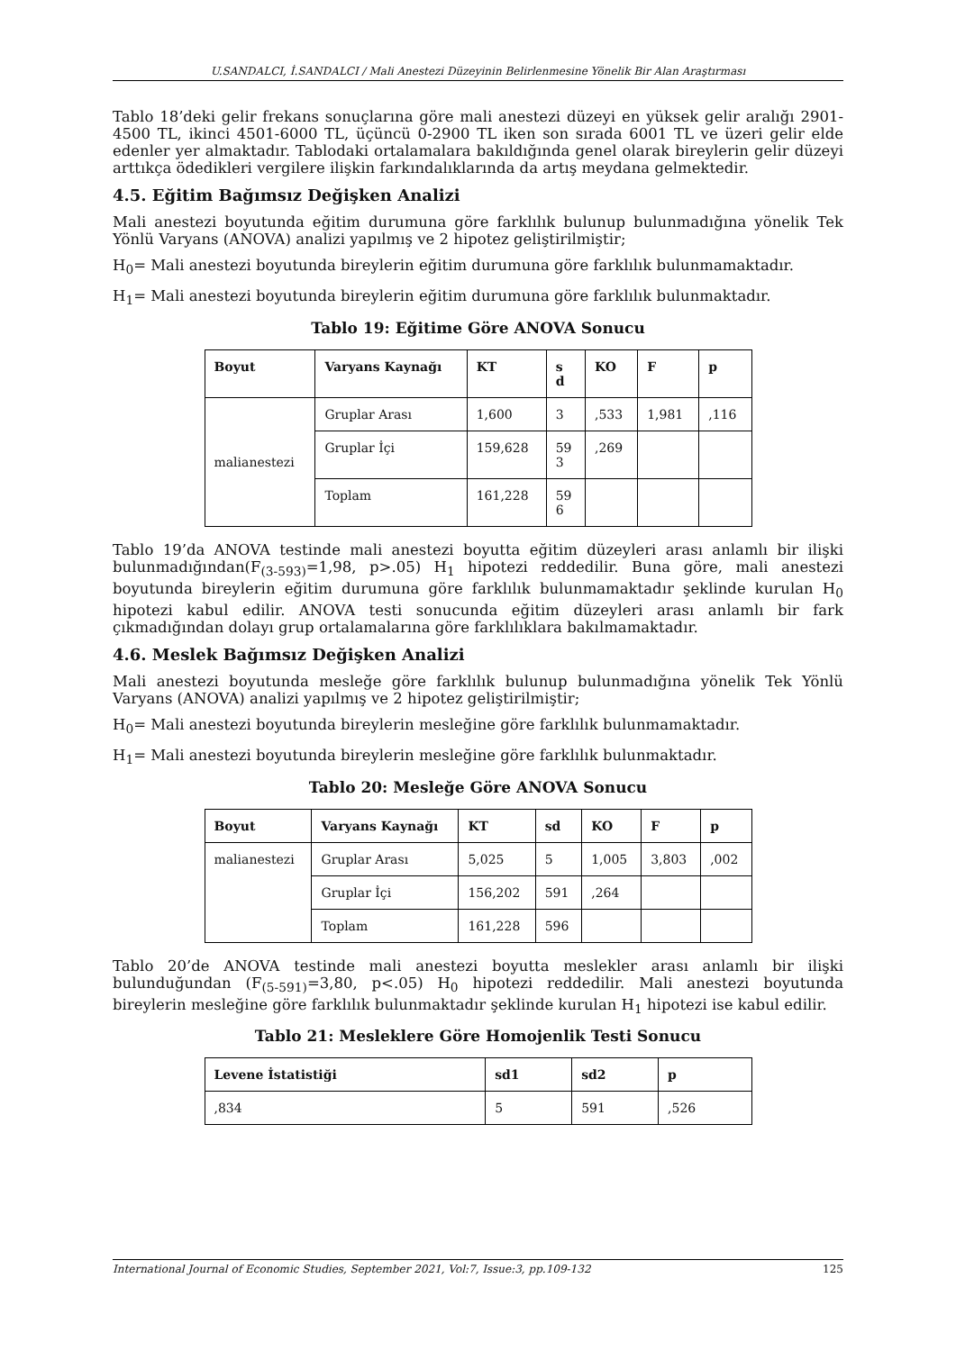U.SANDALCI, İ.SANDALCI / Mali Anestezi Düzeyinin Belirlenmesine Yönelik Bir Alan Araştırması
Tablo 18’deki gelir frekans sonuçlarına göre mali anestezi düzeyi en yüksek gelir aralığı 2901-4500 TL, ikinci 4501-6000 TL, üçüncü 0-2900 TL iken son sırada 6001 TL ve üzeri gelir elde edenler yer almaktadır. Tablodaki ortalamalara bakıldığında genel olarak bireylerin gelir düzeyi arttıkça ödedikleri vergilere ilişkin farkındalıklarında da artış meydana gelmektedir.
4.5. Eğitim Bağımsız Değişken Analizi
Mali anestezi boyutunda eğitim durumuna göre farklılık bulunup bulunmadığına yönelik Tek Yönlü Varyans (ANOVA) analizi yapılmış ve 2 hipotez geliştirilmiştir;
H<sub>0</sub>= Mali anestezi boyutunda bireylerin eğitim durumuna göre farklılık bulunmamaktadır.
H<sub>1</sub>= Mali anestezi boyutunda bireylerin eğitim durumuna göre farklılık bulunmaktadır.
Tablo 19: Eğitime Göre ANOVA Sonucu
| Boyut | Varyans Kaynağı | KT | s d | KO | F | p |
| --- | --- | --- | --- | --- | --- | --- |
| malianestezi | Gruplar Arası | 1,600 | 3 | ,533 | 1,981 | ,116 |
| | Gruplar İçi | 159,628 | 59 3 | ,269 | | |
| | Toplam | 161,228 | 59 6 | | | |
Tablo 19’da ANOVA testinde mali anestezi boyutta eğitim düzeyleri arası anlamlı bir ilişki bulunmadığından(F<sub>(3-593)</sub>=1,98, p>.05) H<sub>1</sub> hipotezi reddedilir. Buna göre, mali anestezi boyutunda bireylerin eğitim durumuna göre farklılık bulunmamaktadır şeklinde kurulan H<sub>0</sub> hipotezi kabul edilir. ANOVA testi sonucunda eğitim düzeyleri arası anlamlı bir fark çıkmadığından dolayı grup ortalamalarına göre farklılıklara bakılmamaktadır.
4.6. Meslek Bağımsız Değişken Analizi
Mali anestezi boyutunda mesleğe göre farklılık bulunup bulunmadığına yönelik Tek Yönlü Varyans (ANOVA) analizi yapılmış ve 2 hipotez geliştirilmiştir;
H<sub>0</sub>= Mali anestezi boyutunda bireylerin mesleğine göre farklılık bulunmamaktadır.
H<sub>1</sub>= Mali anestezi boyutunda bireylerin mesleğine göre farklılık bulunmaktadır.
Tablo 20: Mesleğe Göre ANOVA Sonucu
| Boyut | Varyans Kaynağı | KT | sd | KO | F | p |
| --- | --- | --- | --- | --- | --- | --- |
| malianestezi | Gruplar Arası | 5,025 | 5 | 1,005 | 3,803 | ,002 |
| | Gruplar İçi | 156,202 | 591 | ,264 | | |
| | Toplam | 161,228 | 596 | | | |
Tablo 20’de ANOVA testinde mali anestezi boyutta meslekler arası anlamlı bir ilişki bulunduğundan (F<sub>(5-591)</sub>=3,80, p<.05) H<sub>0</sub> hipotezi reddedilir. Mali anestezi boyutunda bireylerin mesleğine göre farklılık bulunmaktadır şeklinde kurulan H<sub>1</sub> hipotezi ise kabul edilir.
Tablo 21: Mesleklere Göre Homojenlik Testi Sonucu
| Levene İstatistiği | sd1 | sd2 | p |
| --- | --- | --- | --- |
| ,834 | 5 | 591 | ,526 |
International Journal of Economic Studies, September 2021, Vol:7, Issue:3, pp.109-132 125